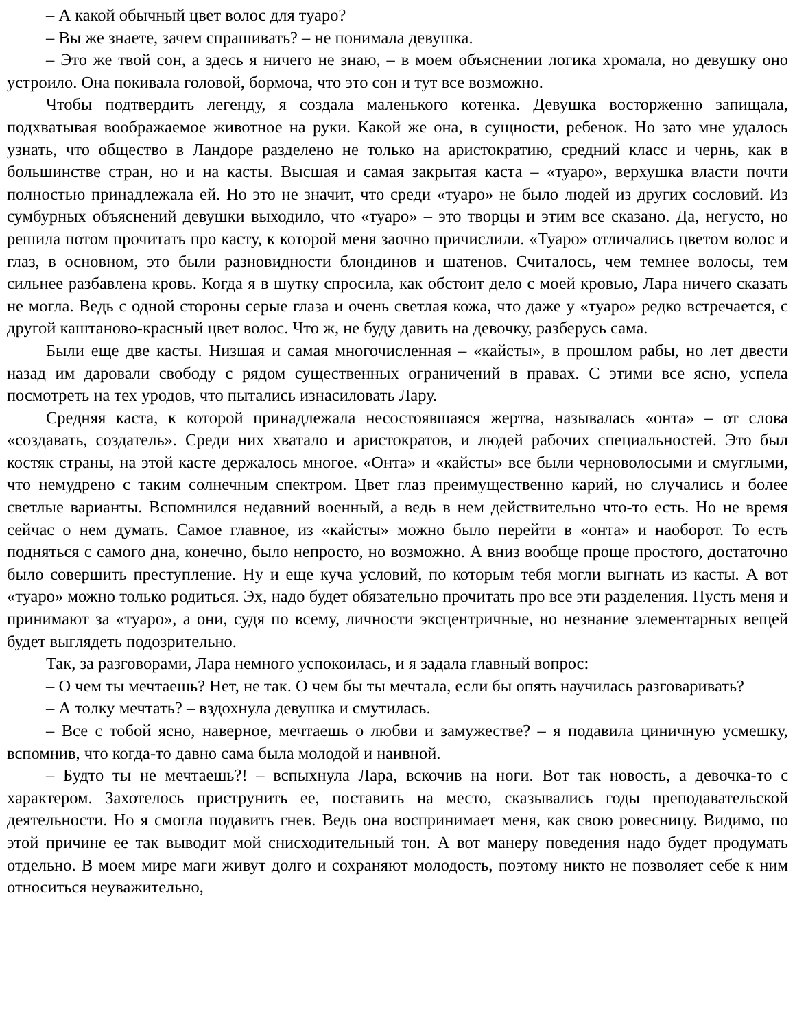– А какой обычный цвет волос для туаро?
– Вы же знаете, зачем спрашивать? – не понимала девушка.
– Это же твой сон, а здесь я ничего не знаю, – в моем объяснении логика хромала, но девушку оно устроило. Она покивала головой, бормоча, что это сон и тут все возможно.
Чтобы подтвердить легенду, я создала маленького котенка. Девушка восторженно запищала, подхватывая воображаемое животное на руки. Какой же она, в сущности, ребенок. Но зато мне удалось узнать, что общество в Ландоре разделено не только на аристократию, средний класс и чернь, как в большинстве стран, но и на касты. Высшая и самая закрытая каста – «туаро», верхушка власти почти полностью принадлежала ей. Но это не значит, что среди «туаро» не было людей из других сословий. Из сумбурных объяснений девушки выходило, что «туаро» – это творцы и этим все сказано. Да, негусто, но решила потом прочитать про касту, к которой меня заочно причислили. «Туаро» отличались цветом волос и глаз, в основном, это были разновидности блондинов и шатенов. Считалось, чем темнее волосы, тем сильнее разбавлена кровь. Когда я в шутку спросила, как обстоит дело с моей кровью, Лара ничего сказать не могла. Ведь с одной стороны серые глаза и очень светлая кожа, что даже у «туаро» редко встречается, с другой каштаново-красный цвет волос. Что ж, не буду давить на девочку, разберусь сама.
Были еще две касты. Низшая и самая многочисленная – «кайсты», в прошлом рабы, но лет двести назад им даровали свободу с рядом существенных ограничений в правах. С этими все ясно, успела посмотреть на тех уродов, что пытались изнасиловать Лару.
Средняя каста, к которой принадлежала несостоявшаяся жертва, называлась «онта» – от слова «создавать, создатель». Среди них хватало и аристократов, и людей рабочих специальностей. Это был костяк страны, на этой касте держалось многое. «Онта» и «кайсты» все были черноволосыми и смуглыми, что немудрено с таким солнечным спектром. Цвет глаз преимущественно карий, но случались и более светлые варианты. Вспомнился недавний военный, а ведь в нем действительно что-то есть. Но не время сейчас о нем думать. Самое главное, из «кайсты» можно было перейти в «онта» и наоборот. То есть подняться с самого дна, конечно, было непросто, но возможно. А вниз вообще проще простого, достаточно было совершить преступление. Ну и еще куча условий, по которым тебя могли выгнать из касты. А вот «туаро» можно только родиться. Эх, надо будет обязательно прочитать про все эти разделения. Пусть меня и принимают за «туаро», а они, судя по всему, личности эксцентричные, но незнание элементарных вещей будет выглядеть подозрительно.
Так, за разговорами, Лара немного успокоилась, и я задала главный вопрос:
– О чем ты мечтаешь? Нет, не так. О чем бы ты мечтала, если бы опять научилась разговаривать?
– А толку мечтать? – вздохнула девушка и смутилась.
– Все с тобой ясно, наверное, мечтаешь о любви и замужестве? – я подавила циничную усмешку, вспомнив, что когда-то давно сама была молодой и наивной.
– Будто ты не мечтаешь?! – вспыхнула Лара, вскочив на ноги. Вот так новость, а девочка-то с характером. Захотелось приструнить ее, поставить на место, сказывались годы преподавательской деятельности. Но я смогла подавить гнев. Ведь она воспринимает меня, как свою ровесницу. Видимо, по этой причине ее так выводит мой снисходительный тон. А вот манеру поведения надо будет продумать отдельно. В моем мире маги живут долго и сохраняют молодость, поэтому никто не позволяет себе к ним относиться неуважительно,